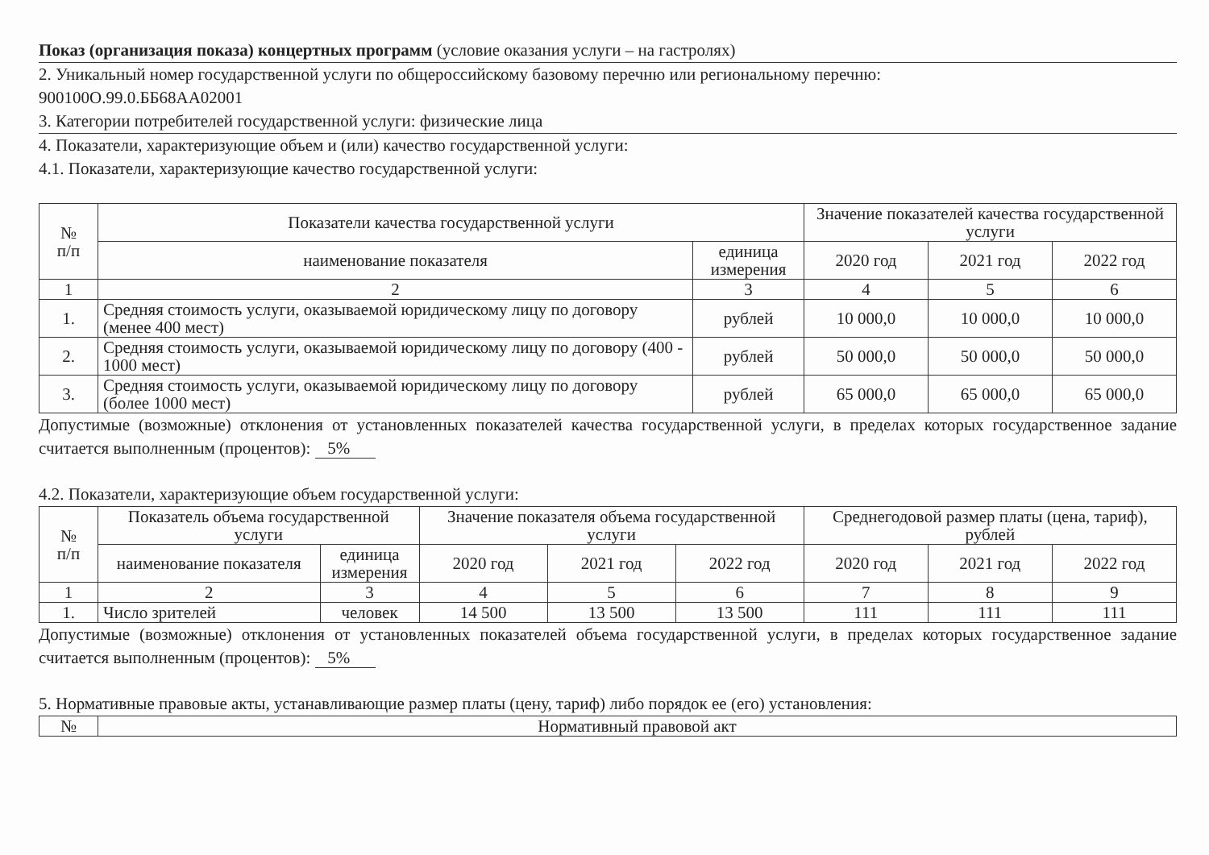Показ (организация показа) концертных программ (условие оказания услуги – на гастролях)
2. Уникальный номер государственной услуги по общероссийскому базовому перечню или региональному перечню:
900100О.99.0.ББ68АА02001
3. Категории потребителей государственной услуги: физические лица
4. Показатели, характеризующие объем и (или) качество государственной услуги:
4.1. Показатели, характеризующие качество государственной услуги:
| № п/п | Показатели качества государственной услуги | | Значение показателей качества государственной услуги | | |
| --- | --- | --- | --- | --- | --- |
| | наименование показателя | единица измерения | 2020 год | 2021 год | 2022 год |
| 1 | 2 | 3 | 4 | 5 | 6 |
| 1. | Средняя стоимость услуги, оказываемой юридическому лицу по договору (менее 400 мест) | рублей | 10 000,0 | 10 000,0 | 10 000,0 |
| 2. | Средняя стоимость услуги, оказываемой юридическому лицу по договору (400 - 1000 мест) | рублей | 50 000,0 | 50 000,0 | 50 000,0 |
| 3. | Средняя стоимость услуги, оказываемой юридическому лицу по договору (более 1000 мест) | рублей | 65 000,0 | 65 000,0 | 65 000,0 |
Допустимые (возможные) отклонения от установленных показателей качества государственной услуги, в пределах которых государственное задание считается выполненным (процентов): 5%
4.2. Показатели, характеризующие объем государственной услуги:
| № п/п | Показатель объема государственной услуги | | Значение показателя объема государственной услуги | | | Среднегодовой размер платы (цена, тариф), рублей | | |
| --- | --- | --- | --- | --- | --- | --- | --- | --- |
| | наименование показателя | единица измерения | 2020 год | 2021 год | 2022 год | 2020 год | 2021 год | 2022 год |
| 1 | 2 | 3 | 4 | 5 | 6 | 7 | 8 | 9 |
| 1. | Число зрителей | человек | 14 500 | 13 500 | 13 500 | 111 | 111 | 111 |
Допустимые (возможные) отклонения от установленных показателей объема государственной услуги, в пределах которых государственное задание считается выполненным (процентов): 5%
5. Нормативные правовые акты, устанавливающие размер платы (цену, тариф) либо порядок ее (его) установления:
| № | Нормативный правовой акт |
| --- | --- |